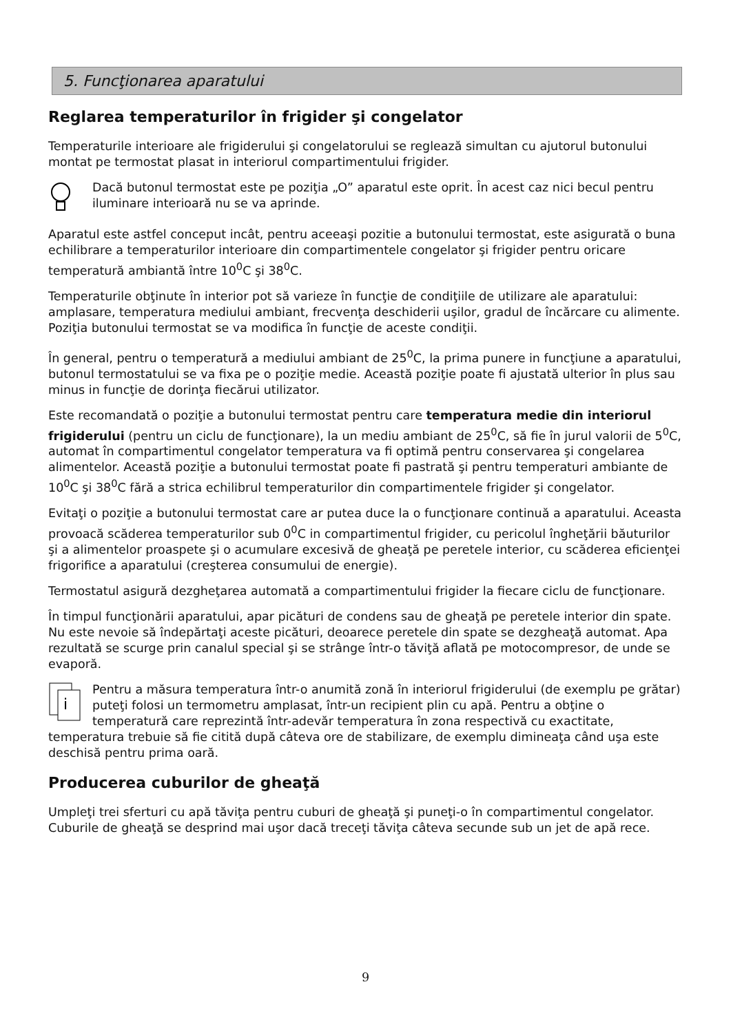5. Funcţionarea aparatului
Reglarea temperaturilor în frigider şi congelator
Temperaturile interioare ale frigiderului şi congelatorului se reglează simultan cu ajutorul butonului montat pe termostat plasat in interiorul compartimentului frigider.
Dacă butonul termostat este pe poziţia „O” aparatul este oprit. În acest caz nici becul pentru iluminare interioară nu se va aprinde.
Aparatul este astfel conceput incât, pentru aceeaşi pozitie a butonului termostat, este asigurată o buna echilibrare a temperaturilor interioare din compartimentele congelator şi frigider pentru oricare temperatură ambiantă între 10<sup>0</sup>C şi 38<sup>0</sup>C.
Temperaturile obţinute în interior pot să varieze în funcţie de condiţiile de utilizare ale aparatului: amplasare, temperatura mediului ambiant, frecvenţa deschiderii uşilor, gradul de încărcare cu alimente. Poziţia butonului termostat se va modifica în funcţie de aceste condiţii.
În general, pentru o temperatură a mediului ambiant de 25<sup>0</sup>C, la prima punere in funcţiune a aparatului, butonul termostatului se va fixa pe o poziţie medie. Această poziţie poate fi ajustată ulterior în plus sau minus in funcţie de dorinţa fiecărui utilizator.
Este recomandată o poziţie a butonului termostat pentru care temperatura medie din interiorul frigiderului (pentru un ciclu de funcţionare), la un mediu ambiant de 25<sup>0</sup>C, să fie în jurul valorii de 5<sup>0</sup>C, automat în compartimentul congelator temperatura va fi optimă pentru conservarea şi congelarea alimentelor. Această poziţie a butonului termostat poate fi pastrată şi pentru temperaturi ambiante de 10<sup>0</sup>C şi 38<sup>0</sup>C fără a strica echilibrul temperaturilor din compartimentele frigider şi congelator.
Evitaţi o poziţie a butonului termostat care ar putea duce la o funcţionare continuă a aparatului. Aceasta provoacă scăderea temperaturilor sub 0<sup>0</sup>C in compartimentul frigider, cu pericolul îngheţării băuturilor şi a alimentelor proaspete şi o acumulare excesivă de gheaţă pe peretele interior, cu scăderea eficienţei frigorifice a aparatului (creşterea consumului de energie).
Termostatul asigură dezgheţarea automată a compartimentului frigider la fiecare ciclu de funcţionare.
În timpul funcţionării aparatului, apar picături de condens sau de gheaţă pe peretele interior din spate. Nu este nevoie să îndepărtaţi aceste picături, deoarece peretele din spate se dezgheaţă automat. Apa rezultată se scurge prin canalul special şi se strânge într-o tăviţă aflată pe motocompresor, de unde se evaporă.
i
Pentru a măsura temperatura într-o anumită zonă în interiorul frigiderului (de exemplu pe grătar) puteţi folosi un termometru amplasat, într-un recipient plin cu apă. Pentru a obţine o temperatură care reprezintă într-adevăr temperatura în zona respectivă cu exactitate, temperatura trebuie să fie citită după câteva ore de stabilizare, de exemplu dimineaţa când uşa este deschisă pentru prima oară.
Producerea cuburilor de gheaţă
Umpleţi trei sferturi cu apă tăviţa pentru cuburi de gheaţă şi puneţi-o în compartimentul congelator. Cuburile de gheaţă se desprind mai uşor dacă treceţi tăviţa câteva secunde sub un jet de apă rece.
9